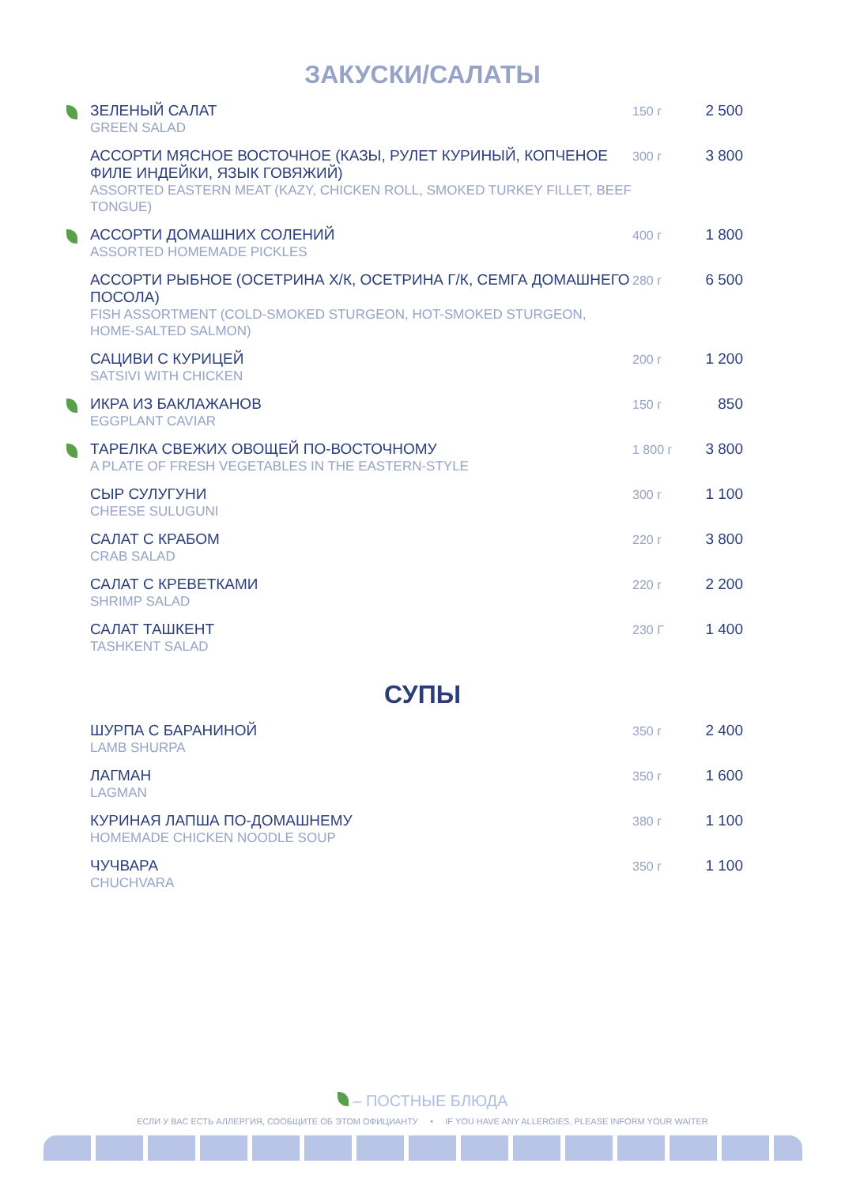ЗАКУСКИ/САЛАТЫ
| | ЗЕЛЕНЫЙ САЛАТ GREEN SALAD | 150 г | 2 500 |
| | АССОРТИ МЯСНОЕ ВОСТОЧНОЕ (КАЗЫ, РУЛЕТ КУРИНЫЙ, КОПЧЕНОЕ ФИЛЕ ИНДЕЙКИ, ЯЗЫК ГОВЯЖИЙ) ASSORTED EASTERN MEAT (KAZY, CHICKEN ROLL, SMOKED TURKEY FILLET, BEEF TONGUE) | 300 г | 3 800 |
| | АССОРТИ ДОМАШНИХ СОЛЕНИЙ ASSORTED HOMEMADE PICKLES | 400 г | 1 800 |
| | АССОРТИ РЫБНОЕ (ОСЕТРИНА Х/К, ОСЕТРИНА Г/К, СЕМГА ДОМАШНЕГО ПОСОЛА) FISH ASSORTMENT (COLD-SMOKED STURGEON, HOT-SMOKED STURGEON, HOME-SALTED SALMON) | 280 г | 6 500 |
| | САЦИВИ С КУРИЦЕЙ SATSIVI WITH CHICKEN | 200 г | 1 200 |
| | ИКРА ИЗ БАКЛАЖАНОВ EGGPLANT CAVIAR | 150 г | 850 |
| | ТАРЕЛКА СВЕЖИХ ОВОЩЕЙ ПО-ВОСТОЧНОМУ A PLATE OF FRESH VEGETABLES IN THE EASTERN-STYLE | 1 800 г | 3 800 |
| | СЫР СУЛУГУНИ CHEESE SULUGUNI | 300 г | 1 100 |
| | САЛАТ С КРАБОМ CRAB SALAD | 220 г | 3 800 |
| | САЛАТ С КРЕВЕТКАМИ SHRIMP SALAD | 220 г | 2 200 |
| | САЛАТ ТАШКЕНТ TASHKENT SALAD | 230 Г | 1 400 |
СУПЫ
| | ШУРПА С БАРАНИНОЙ LAMB SHURPA | 350 г | 2 400 |
| | ЛАГМАН LAGMAN | 350 г | 1 600 |
| | КУРИНАЯ ЛАПША ПО-ДОМАШНЕМУ HOMEMADE CHICKEN NOODLE SOUP | 380 г | 1 100 |
| | ЧУЧВАРА CHUCHVARA | 350 г | 1 100 |
– ПОСТНЫЕ БЛЮДА
ЕСЛИ У ВАС ЕСТЬ АЛЛЕРГИЯ, СООБЩИТЕ ОБ ЭТОМ ОФИЦИАНТУ • IF YOU HAVE ANY ALLERGIES, PLEASE INFORM YOUR WAITER